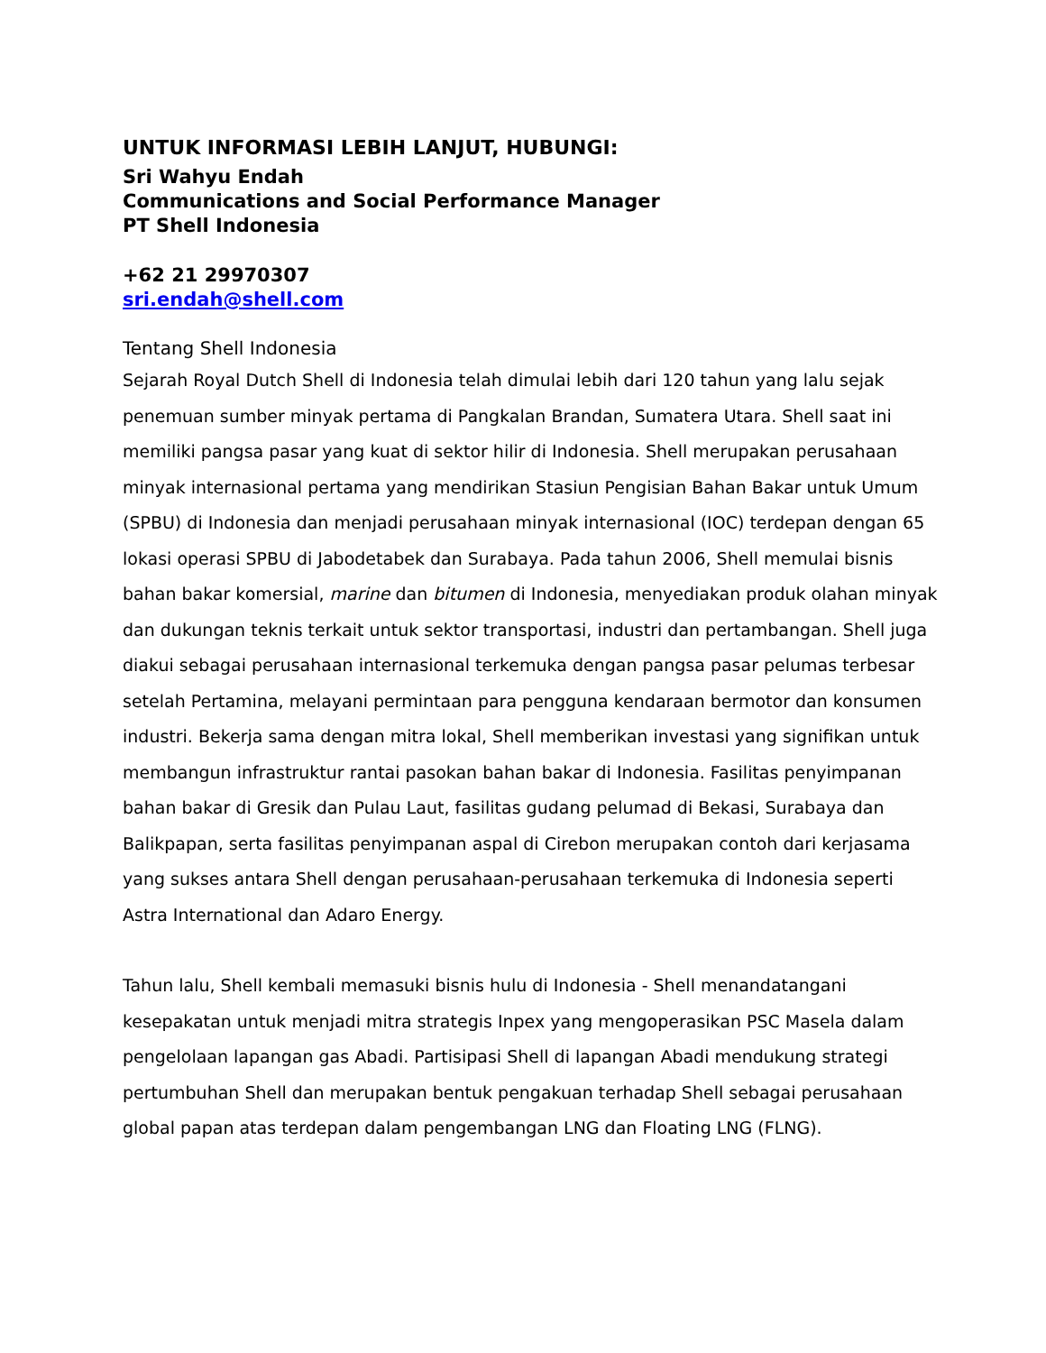UNTUK INFORMASI LEBIH LANJUT, HUBUNGI:
Sri Wahyu Endah
Communications and Social Performance Manager
PT Shell Indonesia
+62 21 29970307
sri.endah@shell.com
Tentang Shell Indonesia
Sejarah Royal Dutch Shell di Indonesia telah dimulai lebih dari 120 tahun yang lalu sejak penemuan sumber minyak pertama di Pangkalan Brandan, Sumatera Utara. Shell saat ini memiliki pangsa pasar yang kuat di sektor hilir di Indonesia. Shell merupakan perusahaan minyak internasional pertama yang mendirikan Stasiun Pengisian Bahan Bakar untuk Umum (SPBU) di Indonesia dan menjadi perusahaan minyak internasional (IOC) terdepan dengan 65 lokasi operasi SPBU di Jabodetabek dan Surabaya. Pada tahun 2006, Shell memulai bisnis bahan bakar komersial, marine dan bitumen di Indonesia, menyediakan produk olahan minyak dan dukungan teknis terkait untuk sektor transportasi, industri dan pertambangan. Shell juga diakui sebagai perusahaan internasional terkemuka dengan pangsa pasar pelumas terbesar setelah Pertamina, melayani permintaan para pengguna kendaraan bermotor dan konsumen industri. Bekerja sama dengan mitra lokal, Shell memberikan investasi yang signifikan untuk membangun infrastruktur rantai pasokan bahan bakar di Indonesia. Fasilitas penyimpanan bahan bakar di Gresik dan Pulau Laut, fasilitas gudang pelumad di Bekasi, Surabaya dan Balikpapan, serta fasilitas penyimpanan aspal di Cirebon merupakan contoh dari kerjasama yang sukses antara Shell dengan perusahaan-perusahaan terkemuka di Indonesia seperti Astra International dan Adaro Energy.
Tahun lalu, Shell kembali memasuki bisnis hulu di Indonesia - Shell menandatangani kesepakatan untuk menjadi mitra strategis Inpex yang mengoperasikan PSC Masela dalam pengelolaan lapangan gas Abadi. Partisipasi Shell di lapangan Abadi mendukung strategi pertumbuhan Shell dan merupakan bentuk pengakuan terhadap Shell sebagai perusahaan global papan atas terdepan dalam pengembangan LNG dan Floating LNG (FLNG).